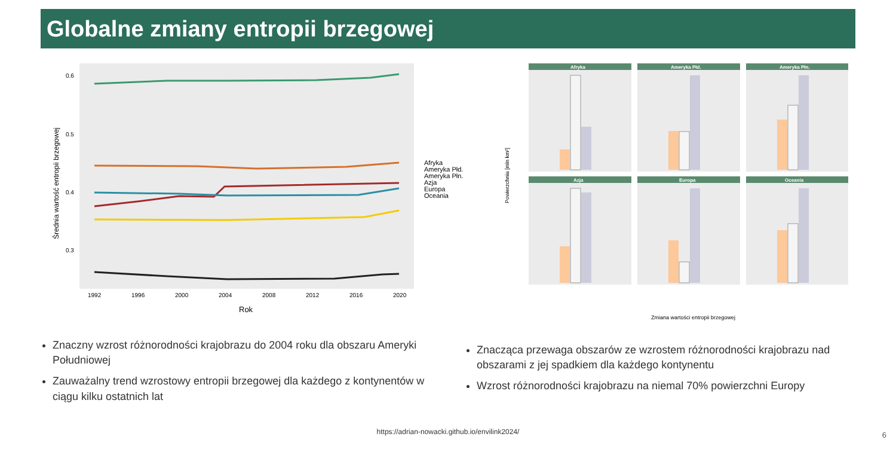Globalne zmiany entropii brzegowej
0.6
0.5
0.4
0.3
1992
1996
2000
2004
2008
2012
2016
2020
Rok
Średnia wartość entropii brzegowej
Afryka
Ameryka Płd.
Ameryka Płn.
Azja
Europa
Oceania
Afryka
Ameryka Płd.
Ameryka Płn.
Azja
Europa
Oceania
Zmiana wartości entropii brzegowej
Powierzchnia [mln km²]
Znaczny wzrost różnorodności krajobrazu do 2004 roku dla obszaru Ameryki Południowej
Zauważalny trend wzrostowy entropii brzegowej dla każdego z kontynentów w ciągu kilku ostatnich lat
Znacząca przewaga obszarów ze wzrostem różnorodności krajobrazu nad obszarami z jej spadkiem dla każdego kontynentu
Wzrost różnorodności krajobrazu na niemal 70% powierzchni Europy
https://adrian-nowacki.github.io/envilink2024/ 6